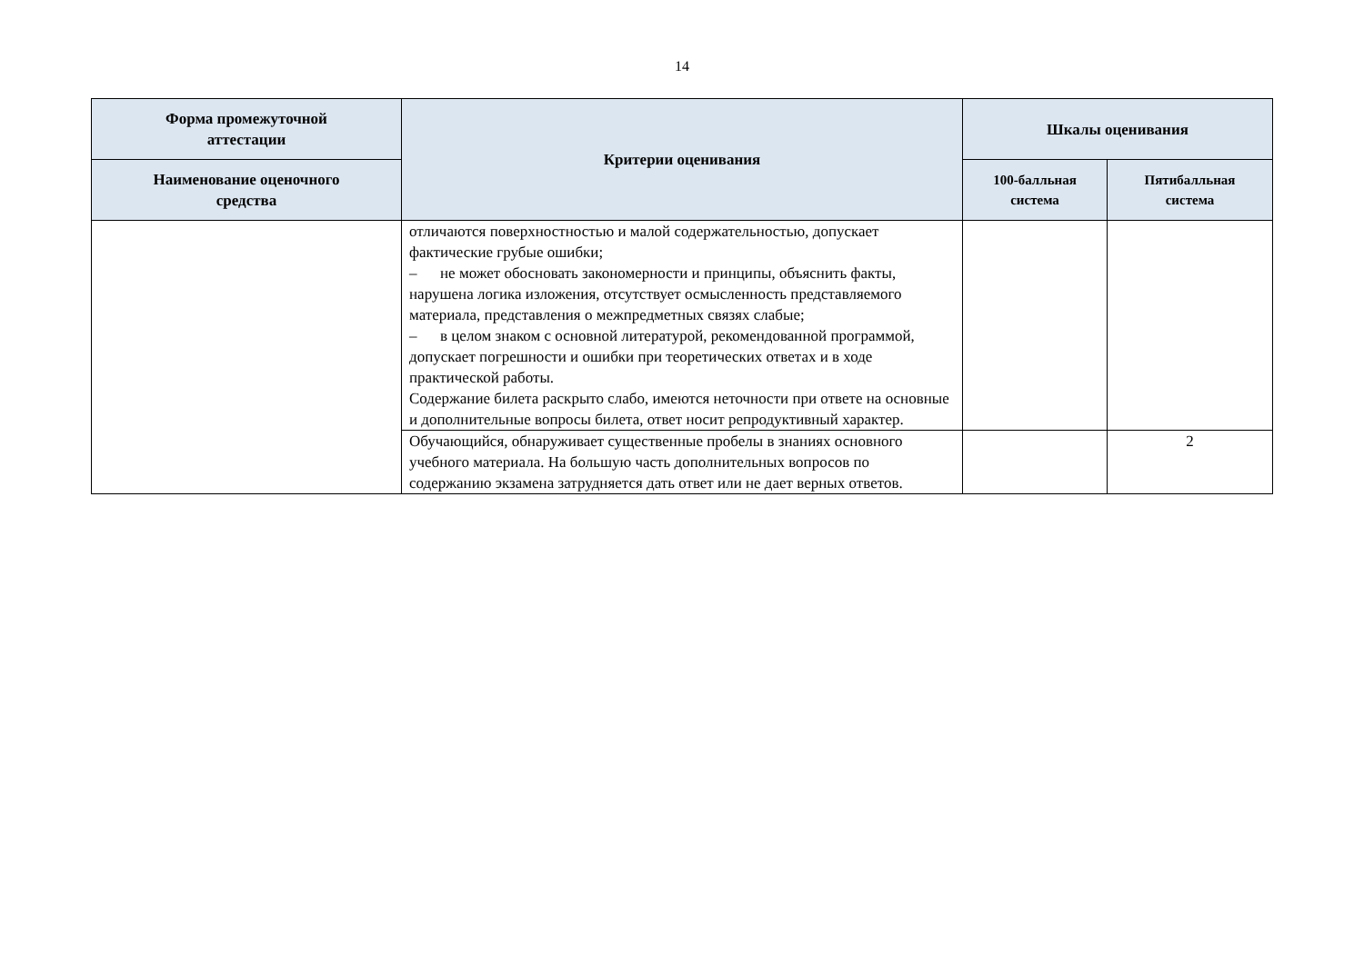14
| Форма промежуточной аттестации | Критерии оценивания | Шкалы оценивания | |
| --- | --- | --- | --- |
| Наименование оценочного средства | | 100-балльная система | Пятибалльная система |
| | отличаются поверхностностью и малой содержательностью, допускает фактические грубые ошибки; – не может обосновать закономерности и принципы, объяснить факты, нарушена логика изложения, отсутствует осмысленность представляемого материала, представления о межпредметных связях слабые; – в целом знаком с основной литературой, рекомендованной программой, допускает погрешности и ошибки при теоретических ответах и в ходе практической работы. Содержание билета раскрыто слабо, имеются неточности при ответе на основные и дополнительные вопросы билета, ответ носит репродуктивный характер. | | |
| | Обучающийся, обнаруживает существенные пробелы в знаниях основного учебного материала. На большую часть дополнительных вопросов по содержанию экзамена затрудняется дать ответ или не дает верных ответов. | | 2 |